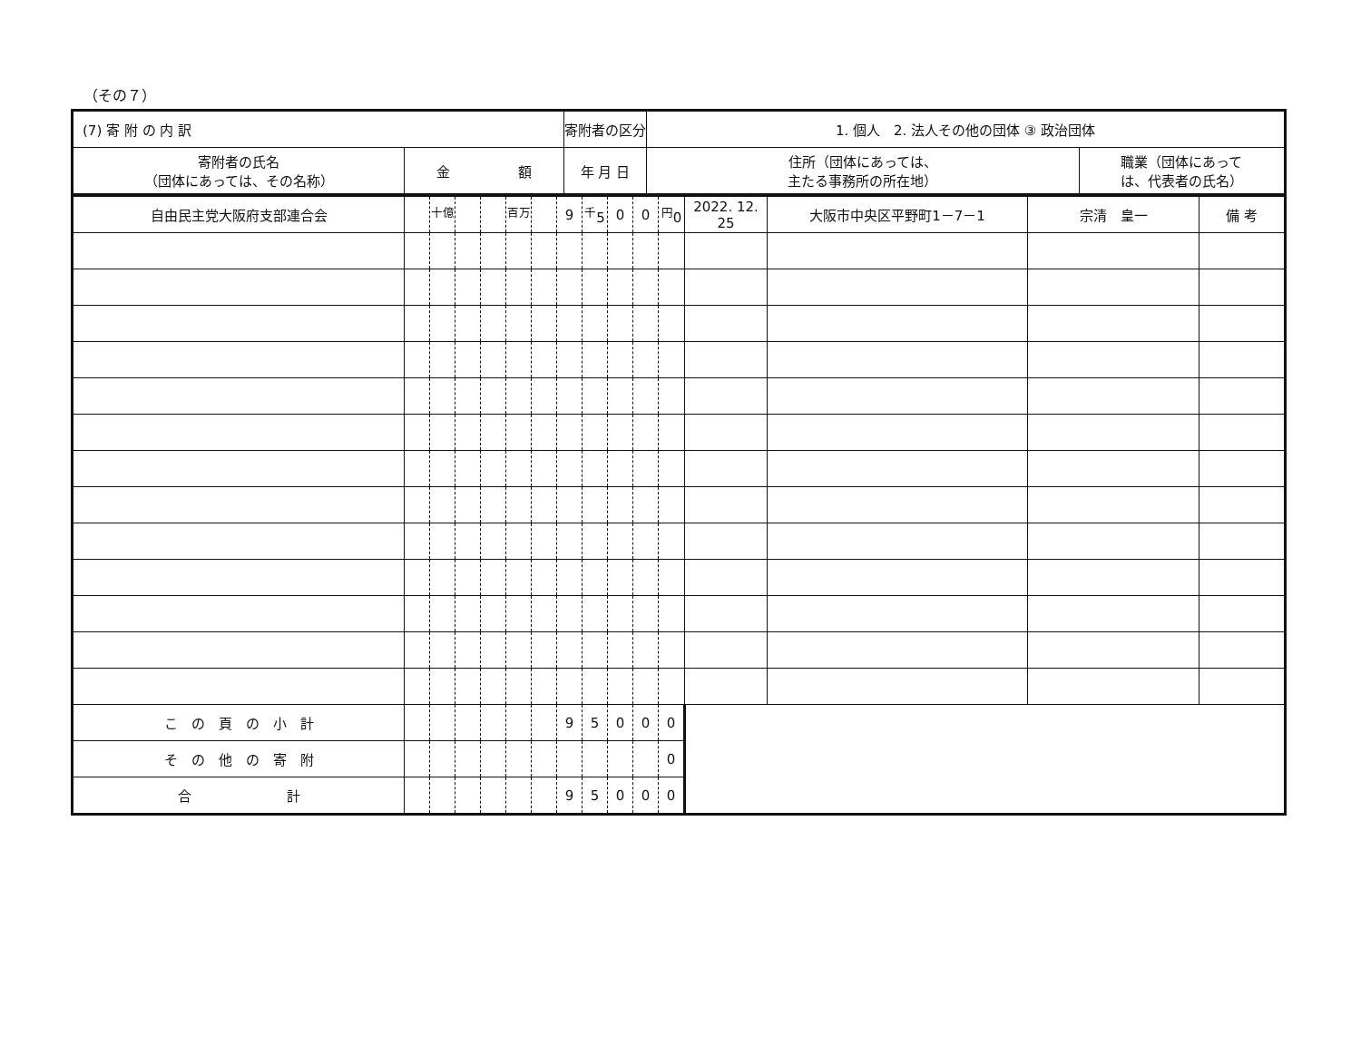（その７）
| (7) 寄 附 の 内 訳 | | 寄附者の区分 | 1. 個人 2. 法人その他の団体 ③ 政治団体 | |
| --- | --- | --- | --- | --- |
| 寄附者の氏名 （団体にあっては、その名称） | 金 額 | 年 月 日 | 住所（団体にあっては、 主たる事務所の所在地） | 職業（団体にあって は、代表者の氏名） |
| 自由民主党大阪府支部連合会 | | <sup>十億</sup> | | | <sup>百万</sup> | | 9 | <sup>千</sup>5 | 0 | 0 | <sup>円</sup>0 | 2022. 12. 25 | 大阪市中央区平野町1－7－1 | 宗清 皇一 | 備 考 |
| こ の 頁 の 小 計 | | | | | | | 9 | 5 | 0 | 0 | 0 | | | | |
| そ の 他 の 寄 附 | | | | | | | | | | | 0 | | | | |
| 合 計 | | | | | | | 9 | 5 | 0 | 0 | 0 | | | | |